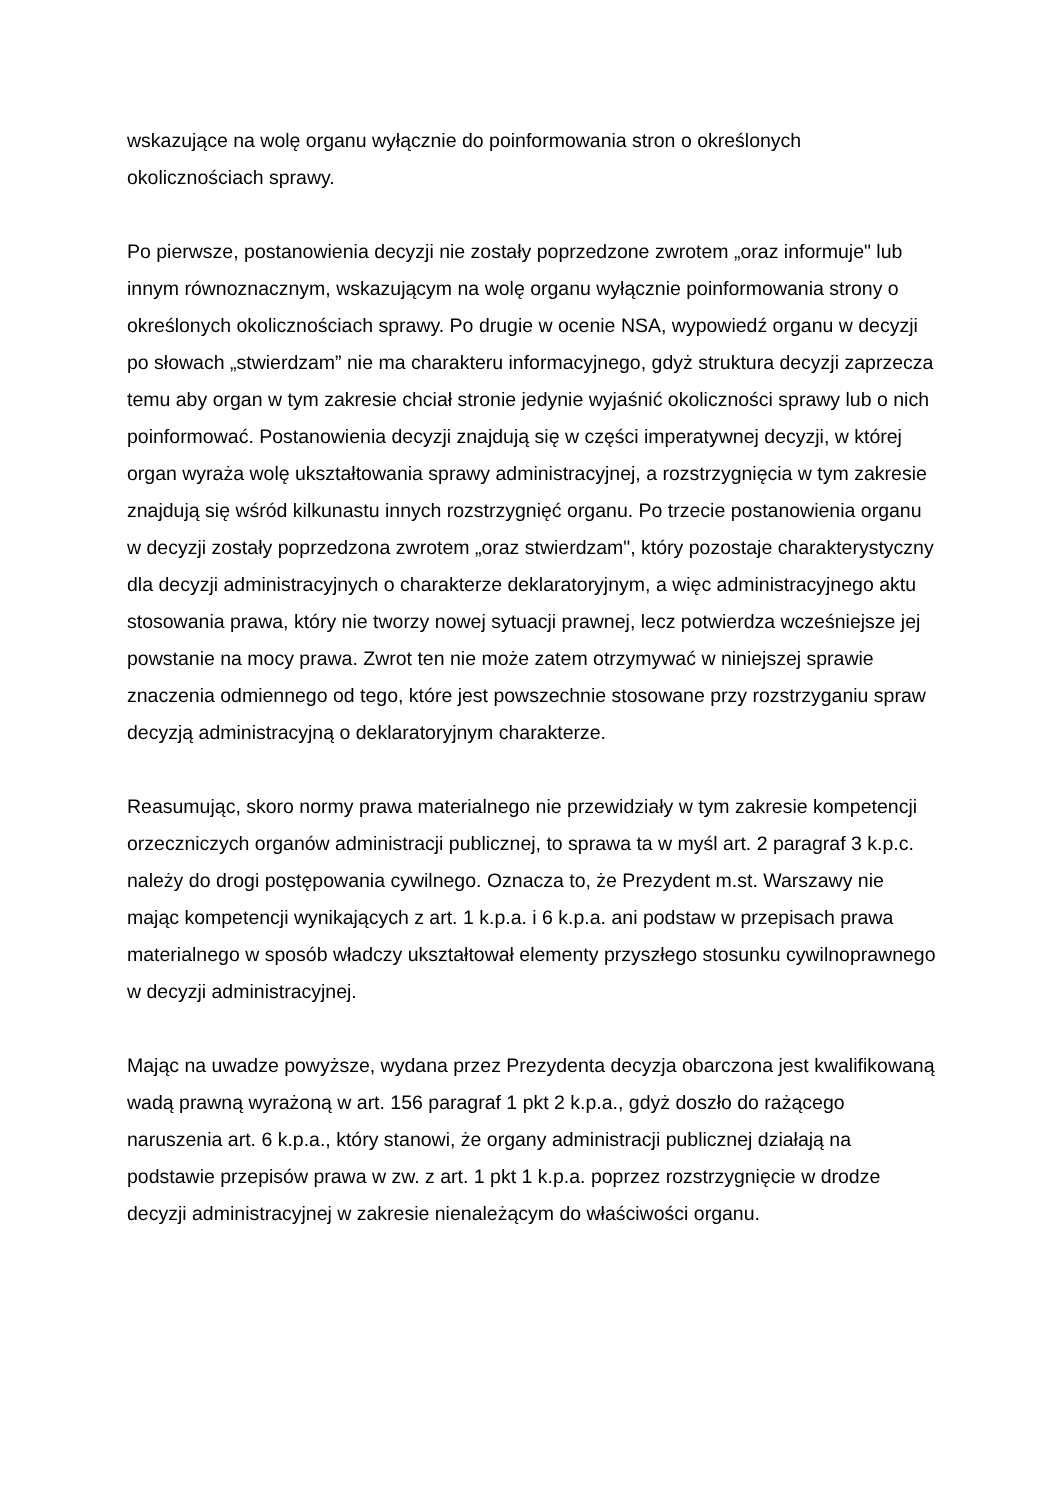wskazujące na wolę organu wyłącznie do poinformowania stron o określonych okolicznościach sprawy.
Po pierwsze, postanowienia decyzji nie zostały poprzedzone zwrotem „oraz informuje" lub innym równoznacznym, wskazującym na wolę organu wyłącznie poinformowania strony o określonych okolicznościach sprawy. Po drugie w ocenie NSA, wypowiedź organu w decyzji po słowach „stwierdzam” nie ma charakteru informacyjnego, gdyż struktura decyzji zaprzecza temu aby organ w tym zakresie chciał stronie jedynie wyjaśnić okoliczności sprawy lub o nich poinformować. Postanowienia decyzji znajdują się w części imperatywnej decyzji, w której organ wyraża wolę ukształtowania sprawy administracyjnej, a rozstrzygnięcia w tym zakresie znajdują się wśród kilkunastu innych rozstrzygnięć organu. Po trzecie postanowienia organu w decyzji zostały poprzedzona zwrotem „oraz stwierdzam", który pozostaje charakterystyczny dla decyzji administracyjnych o charakterze deklaratoryjnym, a więc administracyjnego aktu stosowania prawa, który nie tworzy nowej sytuacji prawnej, lecz potwierdza wcześniejsze jej powstanie na mocy prawa. Zwrot ten nie może zatem otrzymywać w niniejszej sprawie znaczenia odmiennego od tego, które jest powszechnie stosowane przy rozstrzyganiu spraw decyzją administracyjną o deklaratoryjnym charakterze.
Reasumując, skoro normy prawa materialnego nie przewidziały w tym zakresie kompetencji orzeczniczych organów administracji publicznej, to sprawa ta w myśl art. 2 paragraf 3 k.p.c. należy do drogi postępowania cywilnego. Oznacza to, że Prezydent m.st. Warszawy nie mając kompetencji wynikających z art. 1 k.p.a. i 6 k.p.a. ani podstaw w przepisach prawa materialnego w sposób władczy ukształtował elementy przyszłego stosunku cywilnoprawnego w decyzji administracyjnej.
Mając na uwadze powyższe, wydana przez Prezydenta decyzja obarczona jest kwalifikowaną wadą prawną wyrażoną w art. 156 paragraf 1 pkt 2 k.p.a., gdyż doszło do rażącego naruszenia art. 6 k.p.a., który stanowi, że organy administracji publicznej działają na podstawie przepisów prawa w zw. z art. 1 pkt 1 k.p.a. poprzez rozstrzygnięcie w drodze decyzji administracyjnej w zakresie nienależącym do właściwości organu.